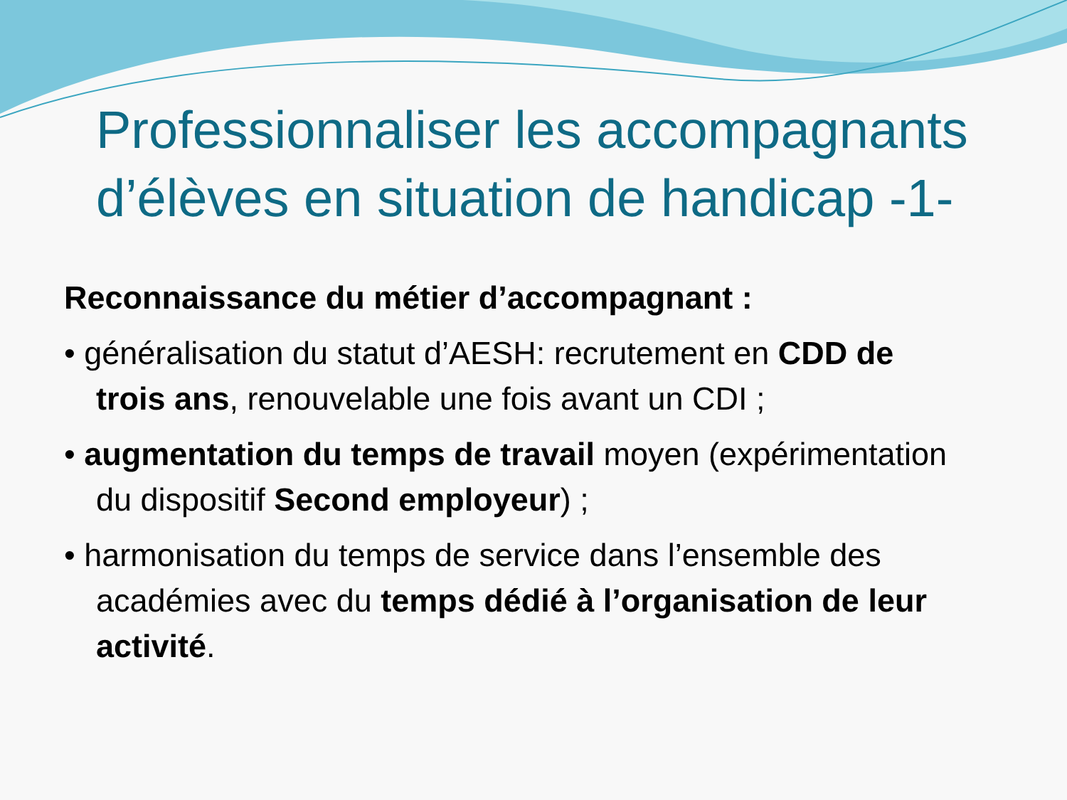Professionnaliser les accompagnants d’élèves en situation de handicap -1-
Reconnaissance du métier d’accompagnant :
• généralisation du statut d’AESH: recrutement en CDD de trois ans, renouvelable une fois avant un CDI ;
• augmentation du temps de travail moyen (expérimentation du dispositif Second employeur) ;
• harmonisation du temps de service dans l’ensemble des académies avec du temps dédié à l’organisation de leur activité.